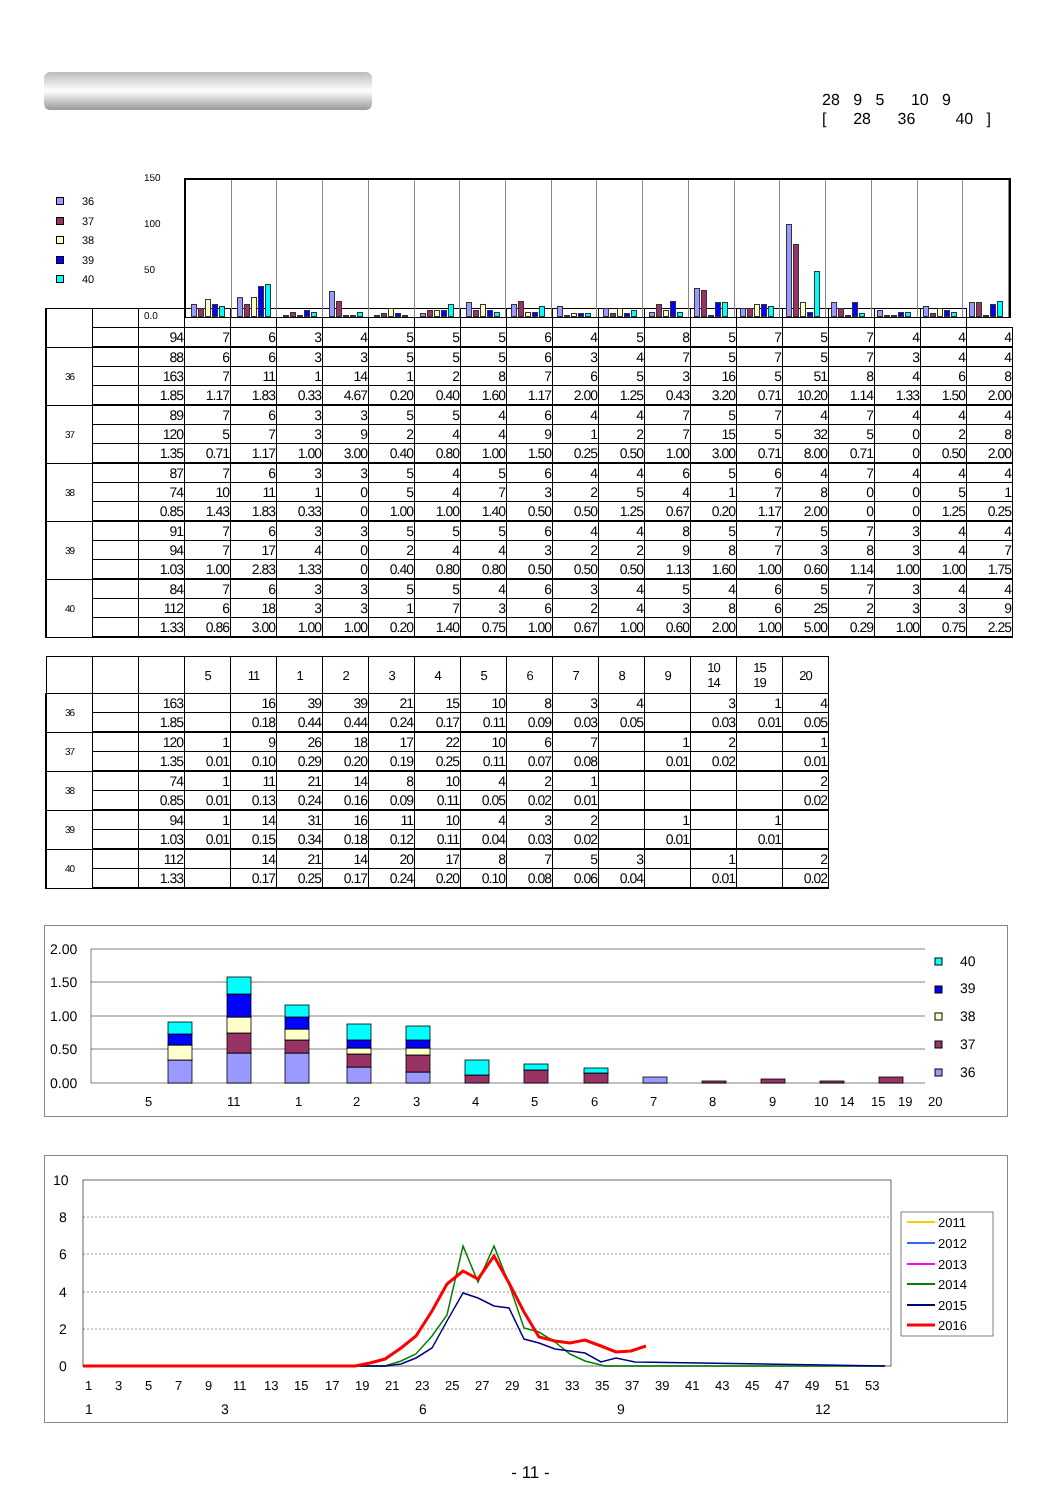28 9 5 10 9 [ 28 36 40 ]
36
37
38
39
40
150
100
50
0.0
| | | 94 | 7 | 6 | 3 | 4 | 5 | 5 | 5 | 6 | 4 | 5 | 8 | 5 | 7 | 5 | 7 | 4 | 4 | 4 |
| 36 | | 88 | 6 | 6 | 3 | 3 | 5 | 5 | 5 | 6 | 3 | 4 | 7 | 5 | 7 | 5 | 7 | 3 | 4 | 4 |
| | | 163 | 7 | 11 | 1 | 14 | 1 | 2 | 8 | 7 | 6 | 5 | 3 | 16 | 5 | 51 | 8 | 4 | 6 | 8 |
| | | 1.85 | 1.17 | 1.83 | 0.33 | 4.67 | 0.20 | 0.40 | 1.60 | 1.17 | 2.00 | 1.25 | 0.43 | 3.20 | 0.71 | 10.20 | 1.14 | 1.33 | 1.50 | 2.00 |
| 37 | | 89 | 7 | 6 | 3 | 3 | 5 | 5 | 4 | 6 | 4 | 4 | 7 | 5 | 7 | 4 | 7 | 4 | 4 | 4 |
| | | 120 | 5 | 7 | 3 | 9 | 2 | 4 | 4 | 9 | 1 | 2 | 7 | 15 | 5 | 32 | 5 | 0 | 2 | 8 |
| | | 1.35 | 0.71 | 1.17 | 1.00 | 3.00 | 0.40 | 0.80 | 1.00 | 1.50 | 0.25 | 0.50 | 1.00 | 3.00 | 0.71 | 8.00 | 0.71 | 0 | 0.50 | 2.00 |
| 38 | | 87 | 7 | 6 | 3 | 3 | 5 | 4 | 5 | 6 | 4 | 4 | 6 | 5 | 6 | 4 | 7 | 4 | 4 | 4 |
| | | 74 | 10 | 11 | 1 | 0 | 5 | 4 | 7 | 3 | 2 | 5 | 4 | 1 | 7 | 8 | 0 | 0 | 5 | 1 |
| | | 0.85 | 1.43 | 1.83 | 0.33 | 0 | 1.00 | 1.00 | 1.40 | 0.50 | 0.50 | 1.25 | 0.67 | 0.20 | 1.17 | 2.00 | 0 | 0 | 1.25 | 0.25 |
| 39 | | 91 | 7 | 6 | 3 | 3 | 5 | 5 | 5 | 6 | 4 | 4 | 8 | 5 | 7 | 5 | 7 | 3 | 4 | 4 |
| | | 94 | 7 | 17 | 4 | 0 | 2 | 4 | 4 | 3 | 2 | 2 | 9 | 8 | 7 | 3 | 8 | 3 | 4 | 7 |
| | | 1.03 | 1.00 | 2.83 | 1.33 | 0 | 0.40 | 0.80 | 0.80 | 0.50 | 0.50 | 0.50 | 1.13 | 1.60 | 1.00 | 0.60 | 1.14 | 1.00 | 1.00 | 1.75 |
| 40 | | 84 | 7 | 6 | 3 | 3 | 5 | 5 | 4 | 6 | 3 | 4 | 5 | 4 | 6 | 5 | 7 | 3 | 4 | 4 |
| | | 112 | 6 | 18 | 3 | 3 | 1 | 7 | 3 | 6 | 2 | 4 | 3 | 8 | 6 | 25 | 2 | 3 | 3 | 9 |
| | | 1.33 | 0.86 | 3.00 | 1.00 | 1.00 | 0.20 | 1.40 | 0.75 | 1.00 | 0.67 | 1.00 | 0.60 | 2.00 | 1.00 | 5.00 | 0.29 | 1.00 | 0.75 | 2.25 |
| | | | 5 | 11 | 1 | 2 | 3 | 4 | 5 | 6 | 7 | 8 | 9 | 10 14 | 15 19 | 20 |
| --- | --- | --- | --- | --- | --- | --- | --- | --- | --- | --- | --- | --- | --- | --- | --- | --- |
| 36 | | 163 | | 16 | 39 | 39 | 21 | 15 | 10 | 8 | 3 | 4 | | 3 | 1 | 4 |
| | | 1.85 | | 0.18 | 0.44 | 0.44 | 0.24 | 0.17 | 0.11 | 0.09 | 0.03 | 0.05 | | 0.03 | 0.01 | 0.05 |
| 37 | | 120 | 1 | 9 | 26 | 18 | 17 | 22 | 10 | 6 | 7 | | 1 | 2 | | 1 |
| | | 1.35 | 0.01 | 0.10 | 0.29 | 0.20 | 0.19 | 0.25 | 0.11 | 0.07 | 0.08 | | 0.01 | 0.02 | | 0.01 |
| 38 | | 74 | 1 | 11 | 21 | 14 | 8 | 10 | 4 | 2 | 1 | | | | | 2 |
| | | 0.85 | 0.01 | 0.13 | 0.24 | 0.16 | 0.09 | 0.11 | 0.05 | 0.02 | 0.01 | | | | | 0.02 |
| 39 | | 94 | 1 | 14 | 31 | 16 | 11 | 10 | 4 | 3 | 2 | | 1 | | 1 | |
| | | 1.03 | 0.01 | 0.15 | 0.34 | 0.18 | 0.12 | 0.11 | 0.04 | 0.03 | 0.02 | | 0.01 | | 0.01 | |
| 40 | | 112 | | 14 | 21 | 14 | 20 | 17 | 8 | 7 | 5 | 3 | | 1 | | 2 |
| | | 1.33 | | 0.17 | 0.25 | 0.17 | 0.24 | 0.20 | 0.10 | 0.08 | 0.06 | 0.04 | | 0.01 | | 0.02 |
2.00
1.50
1.00
0.50
0.00
5
11
1
2
3
4
5
6
7
8
9
10
14
15
19
20
40
39
38
37
36
10
8
6
4
2
0
1
3
5
7
9
11
13
15
17
19
21
23
25
27
29
31
33
35
37
39
41
43
45
47
49
51
53
1
3
6
9
12
2011
2012
2013
2014
2015
2016
- 11 -